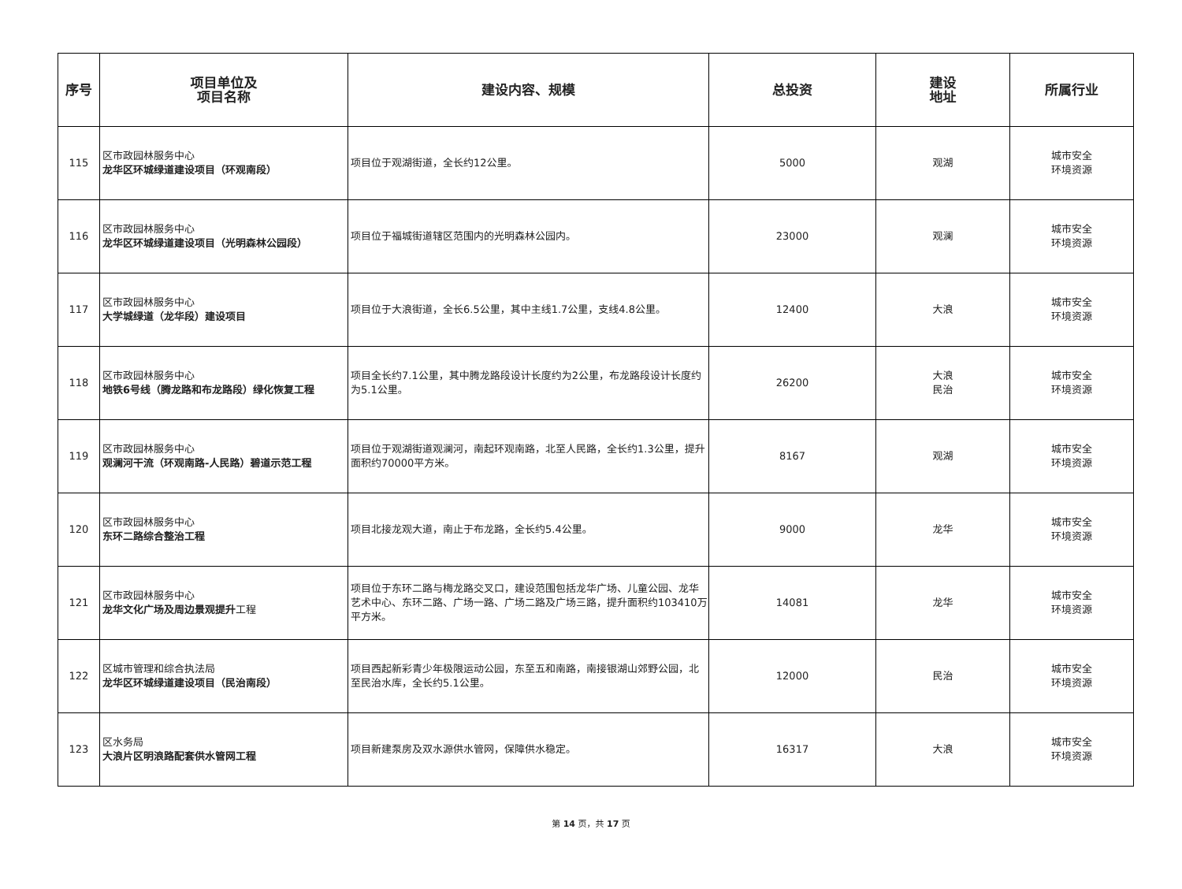| 序号 | 项目单位及 项目名称 | 建设内容、规模 | 总投资 | 建设 地址 | 所属行业 |
| --- | --- | --- | --- | --- | --- |
| 115 | 区市政园林服务中心 龙华区环城绿道建设项目（环观南段） | 项目位于观湖街道，全长约12公里。 | 5000 | 观湖 | 城市安全 环境资源 |
| 116 | 区市政园林服务中心 龙华区环城绿道建设项目（光明森林公园段） | 项目位于福城街道辖区范围内的光明森林公园内。 | 23000 | 观澜 | 城市安全 环境资源 |
| 117 | 区市政园林服务中心 大学城绿道（龙华段）建设项目 | 项目位于大浪街道，全长6.5公里，其中主线1.7公里，支线4.8公里。 | 12400 | 大浪 | 城市安全 环境资源 |
| 118 | 区市政园林服务中心 地铁6号线（腾龙路和布龙路段）绿化恢复工程 | 项目全长约7.1公里，其中腾龙路段设计长度约为2公里，布龙路段设计长度约为5.1公里。 | 26200 | 大浪 民治 | 城市安全 环境资源 |
| 119 | 区市政园林服务中心 观澜河干流（环观南路-人民路）碧道示范工程 | 项目位于观湖街道观澜河，南起环观南路，北至人民路，全长约1.3公里，提升面积约70000平方米。 | 8167 | 观湖 | 城市安全 环境资源 |
| 120 | 区市政园林服务中心 东环二路综合整治工程 | 项目北接龙观大道，南止于布龙路，全长约5.4公里。 | 9000 | 龙华 | 城市安全 环境资源 |
| 121 | 区市政园林服务中心 龙华文化广场及周边景观提升 工程 | 项目位于东环二路与梅龙路交叉口，建设范围包括龙华广场、儿童公园、龙华艺术中心、东环二路、广场一路、广场二路及广场三路，提升面积约103410万平方米。 | 14081 | 龙华 | 城市安全 环境资源 |
| 122 | 区城市管理和综合执法局 龙华区环城绿道建设项目（民治南段） | 项目西起新彩青少年极限运动公园，东至五和南路，南接银湖山郊野公园，北至民治水库，全长约5.1公里。 | 12000 | 民治 | 城市安全 环境资源 |
| 123 | 区水务局 大浪片区明浪路配套供水管网工程 | 项目新建泵房及双水源供水管网，保障供水稳定。 | 16317 | 大浪 | 城市安全 环境资源 |
第 14 页，共 17 页